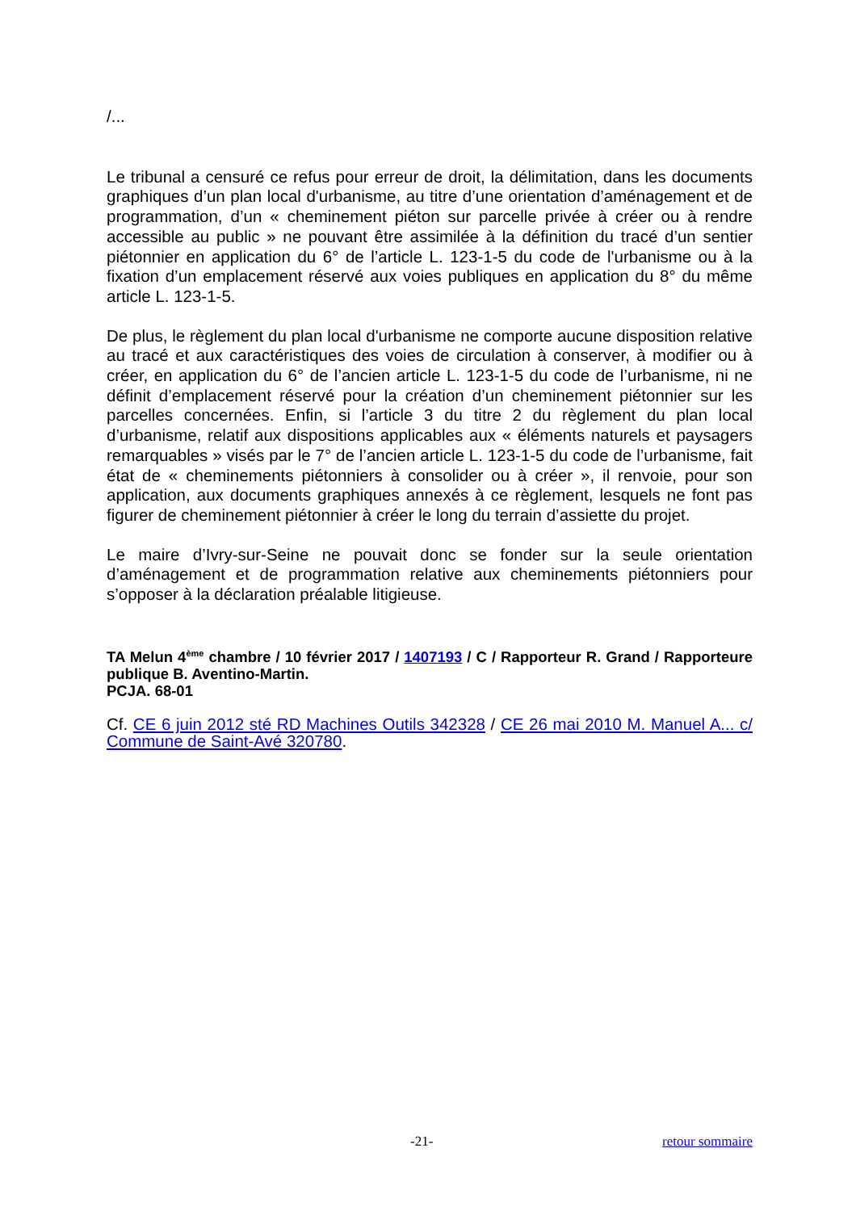/...
Le tribunal a censuré ce refus pour erreur de droit, la délimitation, dans les documents graphiques d’un plan local d'urbanisme, au titre d’une orientation d’aménagement et de programmation, d’un « cheminement piéton sur parcelle privée à créer ou à rendre accessible au public » ne pouvant être assimilée à la définition du tracé d’un sentier piétonnier en application du 6° de l’article L. 123-1-5 du code de l'urbanisme ou à la fixation d’un emplacement réservé aux voies publiques en application du 8° du même article L. 123-1-5.
De plus, le règlement du plan local d'urbanisme ne comporte aucune disposition relative au tracé et aux caractéristiques des voies de circulation à conserver, à modifier ou à créer, en application du 6° de l’ancien article L. 123-1-5 du code de l’urbanisme, ni ne définit d’emplacement réservé pour la création d’un cheminement piétonnier sur les parcelles concernées. Enfin, si l’article 3 du titre 2 du règlement du plan local d’urbanisme, relatif aux dispositions applicables aux « éléments naturels et paysagers remarquables » visés par le 7° de l’ancien article L. 123-1-5 du code de l’urbanisme, fait état de « cheminements piétonniers à consolider ou à créer », il renvoie, pour son application, aux documents graphiques annexés à ce règlement, lesquels ne font pas figurer de cheminement piétonnier à créer le long du terrain d’assiette du projet.
Le maire d’Ivry-sur-Seine ne pouvait donc se fonder sur la seule orientation d’aménagement et de programmation relative aux cheminements piétonniers pour s’opposer à la déclaration préalable litigieuse.
TA Melun 4<sup>ème</sup> chambre / 10 février 2017 / 1407193 / C / Rapporteur R. Grand / Rapporteure publique B. Aventino-Martin.
PCJA. 68-01
Cf. CE 6 juin 2012 sté RD Machines Outils 342328 / CE 26 mai 2010 M. Manuel A... c/ Commune de Saint-Avé 320780.
-21- retour sommaire